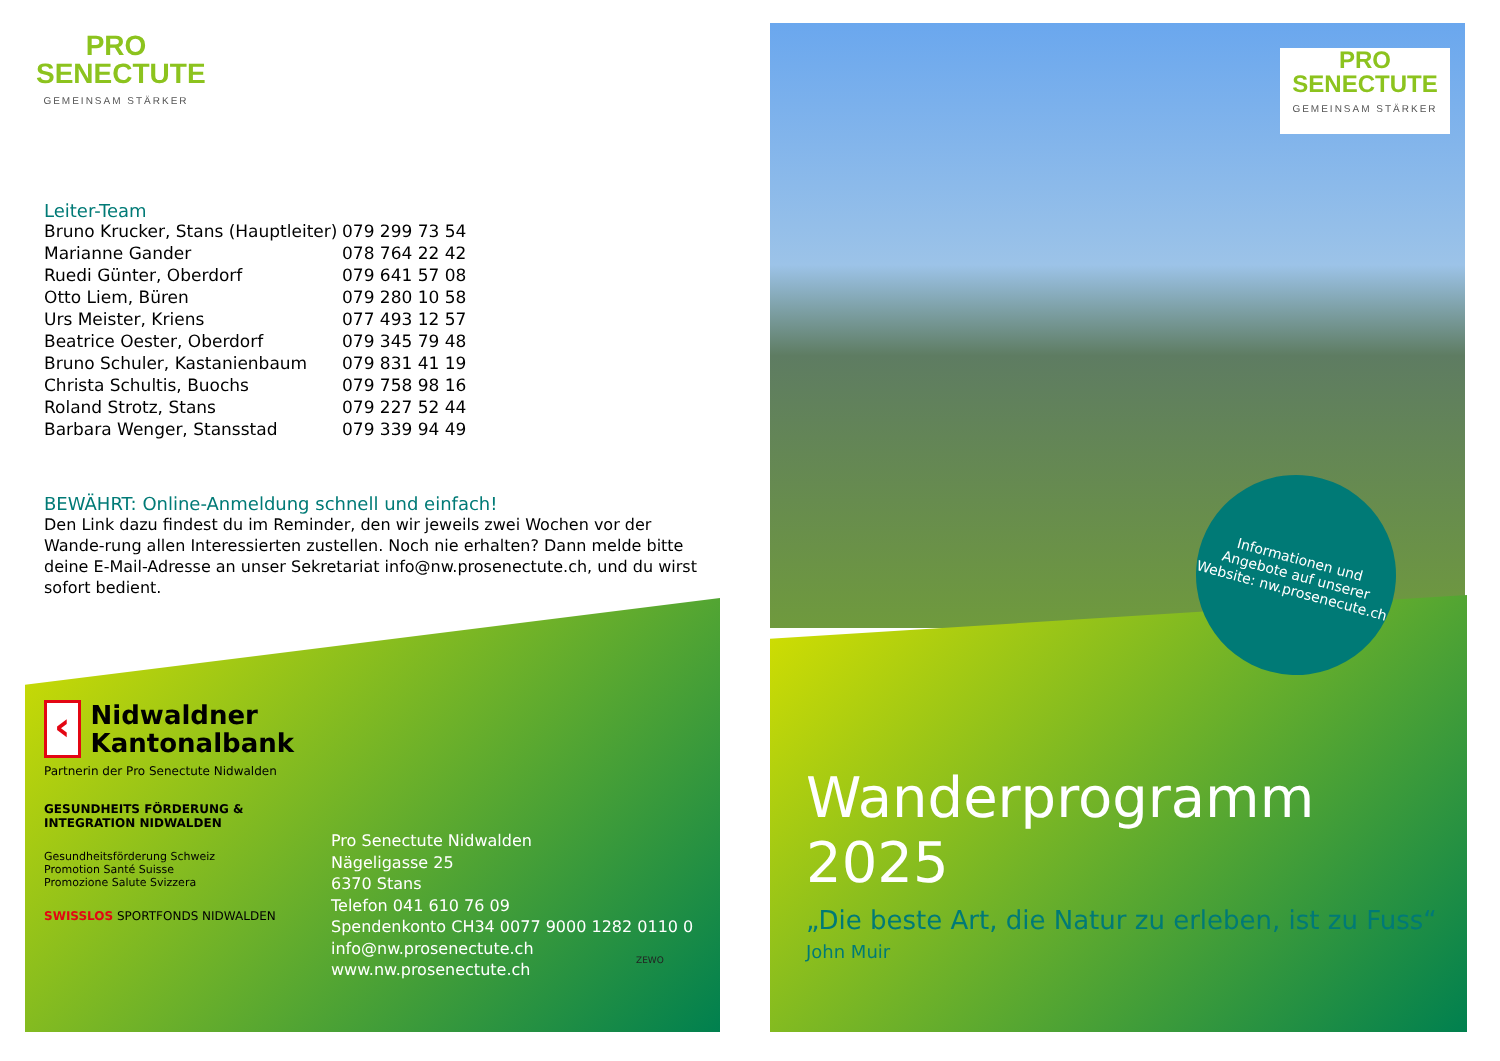PRO
SENECTUTE
GEMEINSAM STÄRKER
Leiter-Team
| Bruno Krucker, Stans (Hauptleiter) | 079 299 73 54 |
| Marianne Gander | 078 764 22 42 |
| Ruedi Günter, Oberdorf | 079 641 57 08 |
| Otto Liem, Büren | 079 280 10 58 |
| Urs Meister, Kriens | 077 493 12 57 |
| Beatrice Oester, Oberdorf | 079 345 79 48 |
| Bruno Schuler, Kastanienbaum | 079 831 41 19 |
| Christa Schultis, Buochs | 079 758 98 16 |
| Roland Strotz, Stans | 079 227 52 44 |
| Barbara Wenger, Stansstad | 079 339 94 49 |
BEWÄHRT: Online-Anmeldung schnell und einfach!
Den Link dazu findest du im Reminder, den wir jeweils zwei Wochen vor der Wande-rung allen Interessierten zustellen. Noch nie erhalten? Dann melde bitte deine E-Mail-Adresse an unser Sekretariat info@nw.prosenectute.ch, und du wirst sofort bedient.
‹
Nidwaldner
Kantonalbank
Partnerin der Pro Senectute Nidwalden
GESUNDHEITS FÖRDERUNG & INTEGRATION NIDWALDEN
Gesundheitsförderung Schweiz
Promotion Santé Suisse
Promozione Salute Svizzera
SWISSLOS SPORTFONDS NIDWALDEN
Pro Senectute Nidwalden
Nägeligasse 25
6370 Stans
Telefon 041 610 76 09
Spendenkonto CH34 0077 9000 1282 0110 0
info@nw.prosenectute.ch
www.nw.prosenectute.ch
ZEWO
PRO
SENECTUTE
GEMEINSAM STÄRKER
Informationen und Angebote auf unserer Website: nw.prosenecute.ch
Wanderprogramm 2025
„Die beste Art, die Natur zu erleben, ist zu Fuss“
John Muir